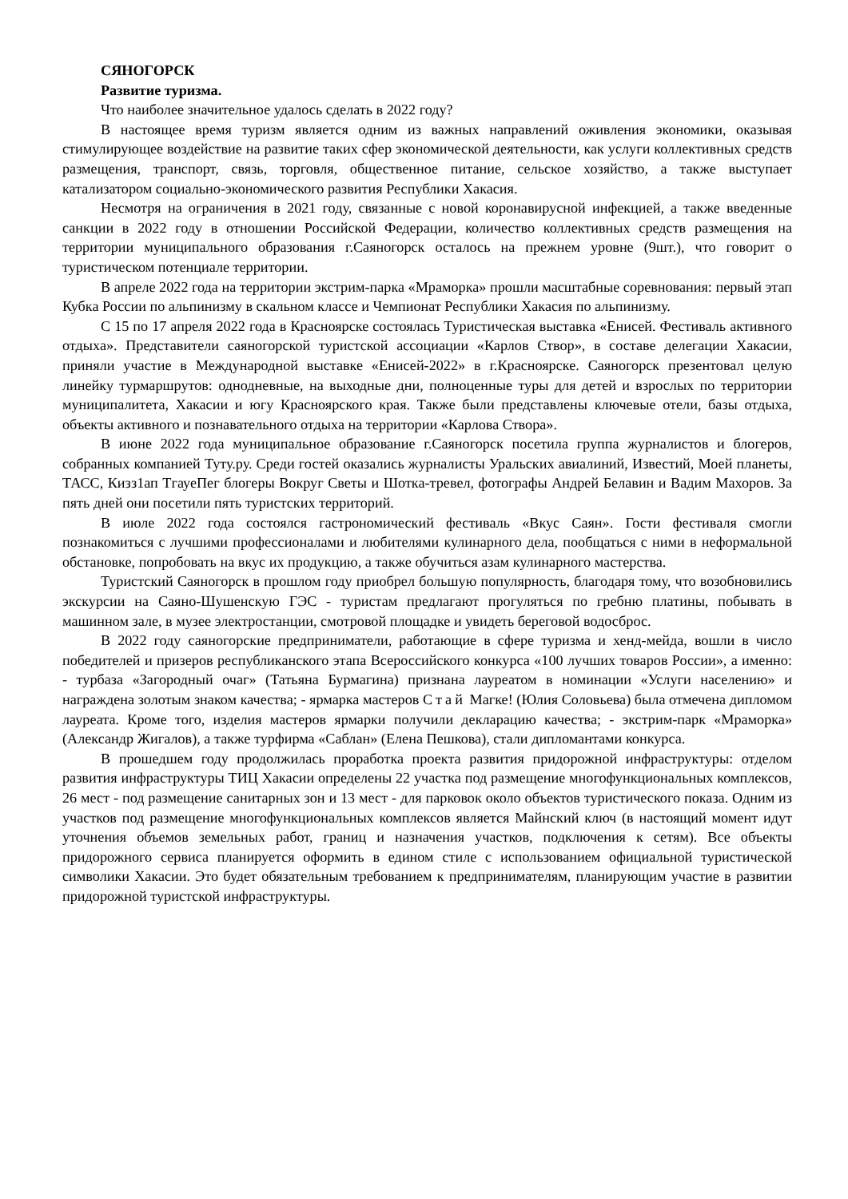СЯНОГОРСК
Развитие туризма.
Что наиболее значительное удалось сделать в 2022 году?
В настоящее время туризм является одним из важных направлений оживления экономики, оказывая стимулирующее воздействие на развитие таких сфер экономической деятельности, как услуги коллективных средств размещения, транспорт, связь, торговля, общественное питание, сельское хозяйство, а также выступает катализатором социально-экономического развития Республики Хакасия.
Несмотря на ограничения в 2021 году, связанные с новой коронавирусной инфекцией, а также введенные санкции в 2022 году в отношении Российской Федерации, количество коллективных средств размещения на территории муниципального образования г.Саяногорск осталось на прежнем уровне (9шт.), что говорит о туристическом потенциале территории.
В апреле 2022 года на территории экстрим-парка «Мраморка» прошли масштабные соревнования: первый этап Кубка России по альпинизму в скальном классе и Чемпионат Республики Хакасия по альпинизму.
С 15 по 17 апреля 2022 года в Красноярске состоялась Туристическая выставка «Енисей. Фестиваль активного отдыха». Представители саяногорской туристской ассоциации «Карлов Створ», в составе делегации Хакасии, приняли участие в Международной выставке «Енисей-2022» в г.Красноярске. Саяногорск презентовал целую линейку турмаршрутов: однодневные, на выходные дни, полноценные туры для детей и взрослых по территории муниципалитета, Хакасии и югу Красноярского края. Также были представлены ключевые отели, базы отдыха, объекты активного и познавательного отдыха на территории «Карлова Створа».
В июне 2022 года муниципальное образование г.Саяногорск посетила группа журналистов и блогеров, собранных компанией Туту.ру. Среди гостей оказались журналисты Уральских авиалиний, Известий, Моей планеты, ТАСС, Кизз1ап ТгауеПег блогеры Вокруг Светы и Шотка-тревел, фотографы Андрей Белавин и Вадим Махоров. За пять дней они посетили пять туристских территорий.
В июле 2022 года состоялся гастрономический фестиваль «Вкус Саян». Гости фестиваля смогли познакомиться с лучшими профессионалами и любителями кулинарного дела, пообщаться с ними в неформальной обстановке, попробовать на вкус их продукцию, а также обучиться азам кулинарного мастерства.
Туристский Саяногорск в прошлом году приобрел большую популярность, благодаря тому, что возобновились экскурсии на Саяно-Шушенскую ГЭС - туристам предлагают прогуляться по гребню платины, побывать в машинном зале, в музее электростанции, смотровой площадке и увидеть береговой водосброс.
В 2022 году саяногорские предприниматели, работающие в сфере туризма и хенд-мейда, вошли в число победителей и призеров республиканского этапа Всероссийского конкурса «100 лучших товаров России», а именно: - турбаза «Загородный очаг» (Татьяна Бурмагина) признана лауреатом в номинации «Услуги населению» и награждена золотым знаком качества; - ярмарка мастеров Стай Магке! (Юлия Соловьева) была отмечена дипломом лауреата. Кроме того, изделия мастеров ярмарки получили декларацию качества; - экстрим-парк «Мраморка» (Александр Жигалов), а также турфирма «Саблан» (Елена Пешкова), стали дипломантами конкурса.
В прошедшем году продолжилась проработка проекта развития придорожной инфраструктуры: отделом развития инфраструктуры ТИЦ Хакасии определены 22 участка под размещение многофункциональных комплексов, 26 мест - под размещение санитарных зон и 13 мест - для парковок около объектов туристического показа. Одним из участков под размещение многофункциональных комплексов является Майнский ключ (в настоящий момент идут уточнения объемов земельных работ, границ и назначения участков, подключения к сетям). Все объекты придорожного сервиса планируется оформить в едином стиле с использованием официальной туристической символики Хакасии. Это будет обязательным требованием к предпринимателям, планирующим участие в развитии придорожной туристской инфраструктуры.